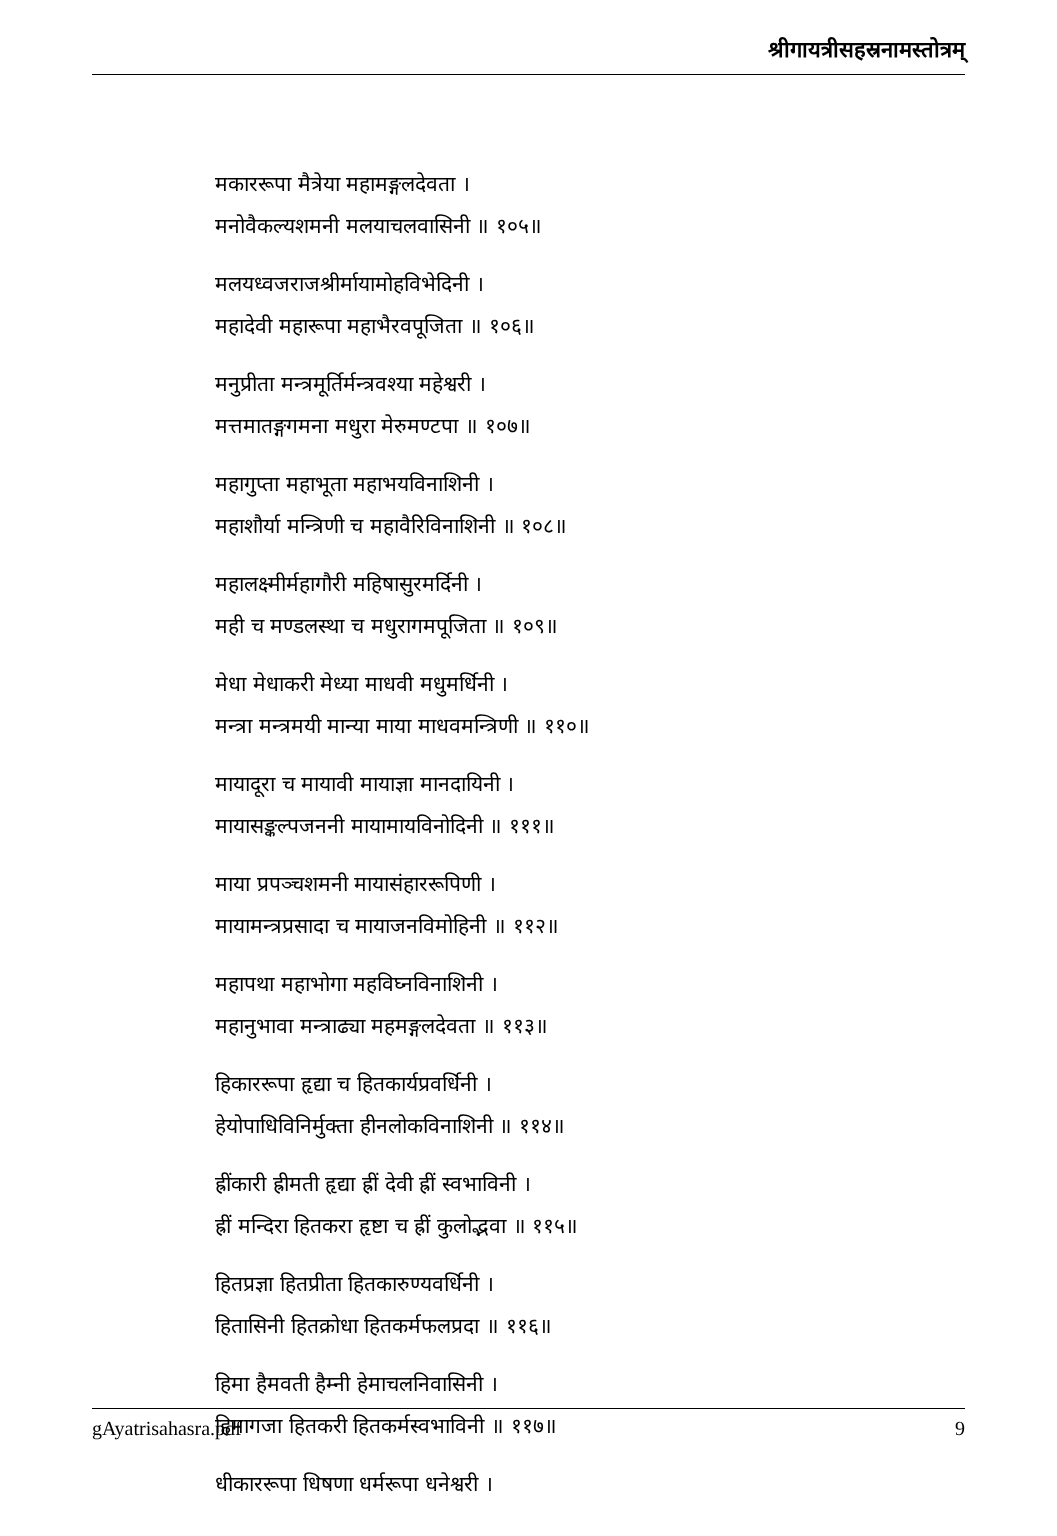श्रीगायत्रीसहस्रनामस्तोत्रम्
मकाररूपा मैत्रेया महामङ्गलदेवता ।
मनोवैकल्यशमनी मलयाचलवासिनी ॥ १०५॥
मलयध्वजराजश्रीर्मायामोहविभेदिनी ।
महादेवी महारूपा महाभैरवपूजिता ॥ १०६॥
मनुप्रीता मन्त्रमूर्तिर्मन्त्रवश्या महेश्वरी ।
मत्तमातङ्गगमना मधुरा मेरुमण्टपा ॥ १०७॥
महागुप्ता महाभूता महाभयविनाशिनी ।
महाशौर्या मन्त्रिणी च महावैरिविनाशिनी ॥ १०८॥
महालक्ष्मीर्महागौरी महिषासुरमर्दिनी ।
मही च मण्डलस्था च मधुरागमपूजिता ॥ १०९॥
मेधा मेधाकरी मेध्या माधवी मधुमर्धिनी ।
मन्त्रा मन्त्रमयी मान्या माया माधवमन्त्रिणी ॥ ११०॥
मायादूरा च मायावी मायाज्ञा मानदायिनी ।
मायासङ्कल्पजननी मायामायविनोदिनी ॥ १११॥
माया प्रपञ्चशमनी मायासंहाररूपिणी ।
मायामन्त्रप्रसादा च मायाजनविमोहिनी ॥ ११२॥
महापथा महाभोगा महविघ्नविनाशिनी ।
महानुभावा मन्त्राढ्या महमङ्गलदेवता ॥ ११३॥
हिकाररूपा हृद्या च हितकार्यप्रवर्धिनी ।
हेयोपाधिविनिर्मुक्ता हीनलोकविनाशिनी ॥ ११४॥
ह्रींकारी ह्रीमती हृद्या ह्रीं देवी ह्रीं स्वभाविनी ।
ह्रीं मन्दिरा हितकरा हृष्टा च ह्रीं कुलोद्भवा ॥ ११५॥
हितप्रज्ञा हितप्रीता हितकारुण्यवर्धिनी ।
हितासिनी हितक्रोधा हितकर्मफलप्रदा ॥ ११६॥
हिमा हैमवती हैम्नी हेमाचलनिवासिनी ।
हिमागजा हितकरी हितकर्मस्वभाविनी ॥ ११७॥
धीकाररूपा धिषणा धर्मरूपा धनेश्वरी ।
gAyatrisahasra.pdf 9